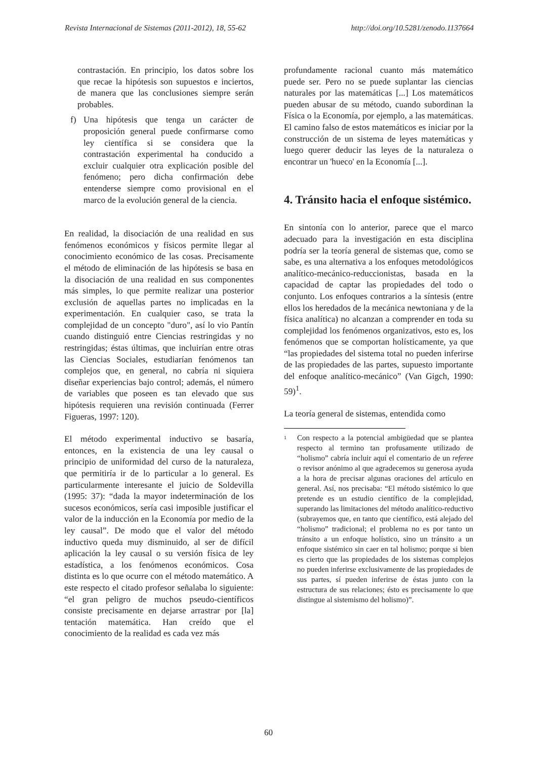Revista Internacional de Sistemas (2011-2012), 18, 55-62 http://doi.org/10.5281/zenodo.1137664
contrastación. En principio, los datos sobre los que recae la hipótesis son supuestos e inciertos, de manera que las conclusiones siempre serán probables.
f) Una hipótesis que tenga un carácter de proposición general puede confirmarse como ley científica si se considera que la contrastación experimental ha conducido a excluir cualquier otra explicación posible del fenómeno; pero dicha confirmación debe entenderse siempre como provisional en el marco de la evolución general de la ciencia.
En realidad, la disociación de una realidad en sus fenómenos económicos y físicos permite llegar al conocimiento económico de las cosas. Precisamente el método de eliminación de las hipótesis se basa en la disociación de una realidad en sus componentes más simples, lo que permite realizar una posterior exclusión de aquellas partes no implicadas en la experimentación. En cualquier caso, se trata la complejidad de un concepto "duro", así lo vio Pantín cuando distinguió entre Ciencias restringidas y no restringidas; éstas últimas, que incluirían entre otras las Ciencias Sociales, estudiarían fenómenos tan complejos que, en general, no cabría ni siquiera diseñar experiencias bajo control; además, el número de variables que poseen es tan elevado que sus hipótesis requieren una revisión continuada (Ferrer Figueras, 1997: 120).
El método experimental inductivo se basaría, entonces, en la existencia de una ley causal o principio de uniformidad del curso de la naturaleza, que permitiría ir de lo particular a lo general. Es particularmente interesante el juicio de Soldevilla (1995: 37): “dada la mayor indeterminación de los sucesos económicos, sería casi imposible justificar el valor de la inducción en la Economía por medio de la ley causal”. De modo que el valor del método inductivo queda muy disminuido, al ser de difícil aplicación la ley causal o su versión física de ley estadística, a los fenómenos económicos. Cosa distinta es lo que ocurre con el método matemático. A este respecto el citado profesor señalaba lo siguiente: “el gran peligro de muchos pseudo-científicos consiste precisamente en dejarse arrastrar por [la] tentación matemática. Han creído que el conocimiento de la realidad es cada vez más
profundamente racional cuanto más matemático puede ser. Pero no se puede suplantar las ciencias naturales por las matemáticas [...] Los matemáticos pueden abusar de su método, cuando subordinan la Física o la Economía, por ejemplo, a las matemáticas. El camino falso de estos matemáticos es iniciar por la construcción de un sistema de leyes matemáticas y luego querer deducir las leyes de la naturaleza o encontrar un 'hueco' en la Economía [...].
4. Tránsito hacia el enfoque sistémico.
En sintonía con lo anterior, parece que el marco adecuado para la investigación en esta disciplina podría ser la teoría general de sistemas que, como se sabe, es una alternativa a los enfoques metodológicos analítico-mecánico-reduccionistas, basada en la capacidad de captar las propiedades del todo o conjunto. Los enfoques contrarios a la síntesis (entre ellos los heredados de la mecánica newtoniana y de la física analítica) no alcanzan a comprender en toda su complejidad los fenómenos organizativos, esto es, los fenómenos que se comportan holísticamente, ya que “las propiedades del sistema total no pueden inferirse de las propiedades de las partes, supuesto importante del enfoque analítico-mecánico” (Van Gigch, 1990: 59)<sup>1</sup>.
La teoría general de sistemas, entendida como
<sup>1</sup>
Con respecto a la potencial ambigüedad que se plantea respecto al termino tan profusamente utilizado de “holismo” cabría incluir aquí el comentario de un referee o revisor anónimo al que agradecemos su generosa ayuda a la hora de precisar algunas oraciones del artículo en general. Así, nos precisaba: “El método sistémico lo que pretende es un estudio científico de la complejidad, superando las limitaciones del método analítico-reductivo (subrayemos que, en tanto que científico, está alejado del “holismo” tradicional; el problema no es por tanto un tránsito a un enfoque holístico, sino un tránsito a un enfoque sistémico sin caer en tal holismo; porque si bien es cierto que las propiedades de los sistemas complejos no pueden inferirse exclusivamente de las propiedades de sus partes, sí pueden inferirse de éstas junto con la estructura de sus relaciones; ésto es precisamente lo que distingue al sistemismo del holismo)”.
60